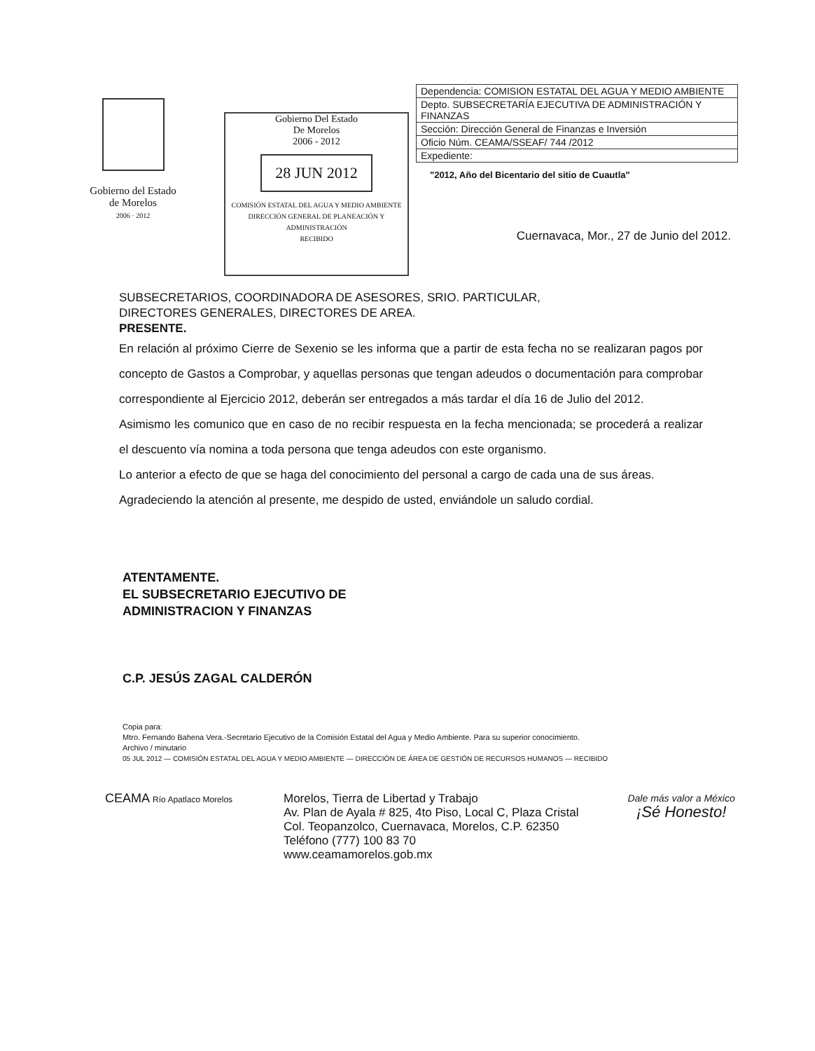Gobierno del Estado
de Morelos
2006 · 2012
Gobierno Del Estado
De Morelos
2006 - 2012
28 JUN 2012
COMISIÓN ESTATAL DEL AGUA Y MEDIO AMBIENTE
DIRECCIÓN GENERAL DE PLANEACIÓN Y ADMINISTRACIÓN
RECIBIDO
| Dependencia: COMISION ESTATAL DEL AGUA Y MEDIO AMBIENTE |
| Depto. SUBSECRETARÍA EJECUTIVA DE ADMINISTRACIÓN Y FINANZAS |
| Sección: Dirección General de Finanzas e Inversión |
| Oficio Núm. CEAMA/SSEAF/ 744 /2012 |
| Expediente: |
"2012, Año del Bicentario del sitio de Cuautla"
Cuernavaca, Mor., 27 de Junio del 2012.
SUBSECRETARIOS, COORDINADORA DE ASESORES, SRIO. PARTICULAR,
DIRECTORES GENERALES, DIRECTORES DE AREA.
PRESENTE.
En relación al próximo Cierre de Sexenio se les informa que a partir de esta fecha no se realizaran pagos por concepto de Gastos a Comprobar, y aquellas personas que tengan adeudos o documentación para comprobar correspondiente al Ejercicio 2012, deberán ser entregados a más tardar el día 16 de Julio del 2012.
Asimismo les comunico que en caso de no recibir respuesta en la fecha mencionada; se procederá a realizar el descuento vía nomina a toda persona que tenga adeudos con este organismo.
Lo anterior a efecto de que se haga del conocimiento del personal a cargo de cada una de sus áreas.
Agradeciendo la atención al presente, me despido de usted, enviándole un saludo cordial.
ATENTAMENTE.
EL SUBSECRETARIO EJECUTIVO DE
ADMINISTRACION Y FINANZAS
C.P. JESÚS ZAGAL CALDERÓN
Copia para:
Mtro. Fernando Bahena Vera.-Secretario Ejecutivo de la Comisión Estatal del Agua y Medio Ambiente. Para su superior conocimiento.
Archivo / minutario
05 JUL 2012 — COMISIÓN ESTATAL DEL AGUA Y MEDIO AMBIENTE — DIRECCIÓN DE ÁREA DE GESTIÓN DE RECURSOS HUMANOS — RECIBIDO
CEAMA Río Apatlaco Morelos
Morelos, Tierra de Libertad y Trabajo
Av. Plan de Ayala # 825, 4to Piso, Local C, Plaza Cristal
Col. Teopanzolco, Cuernavaca, Morelos, C.P. 62350
Teléfono (777) 100 83 70
www.ceamamorelos.gob.mx
Dale más valor a México
¡Sé Honesto!